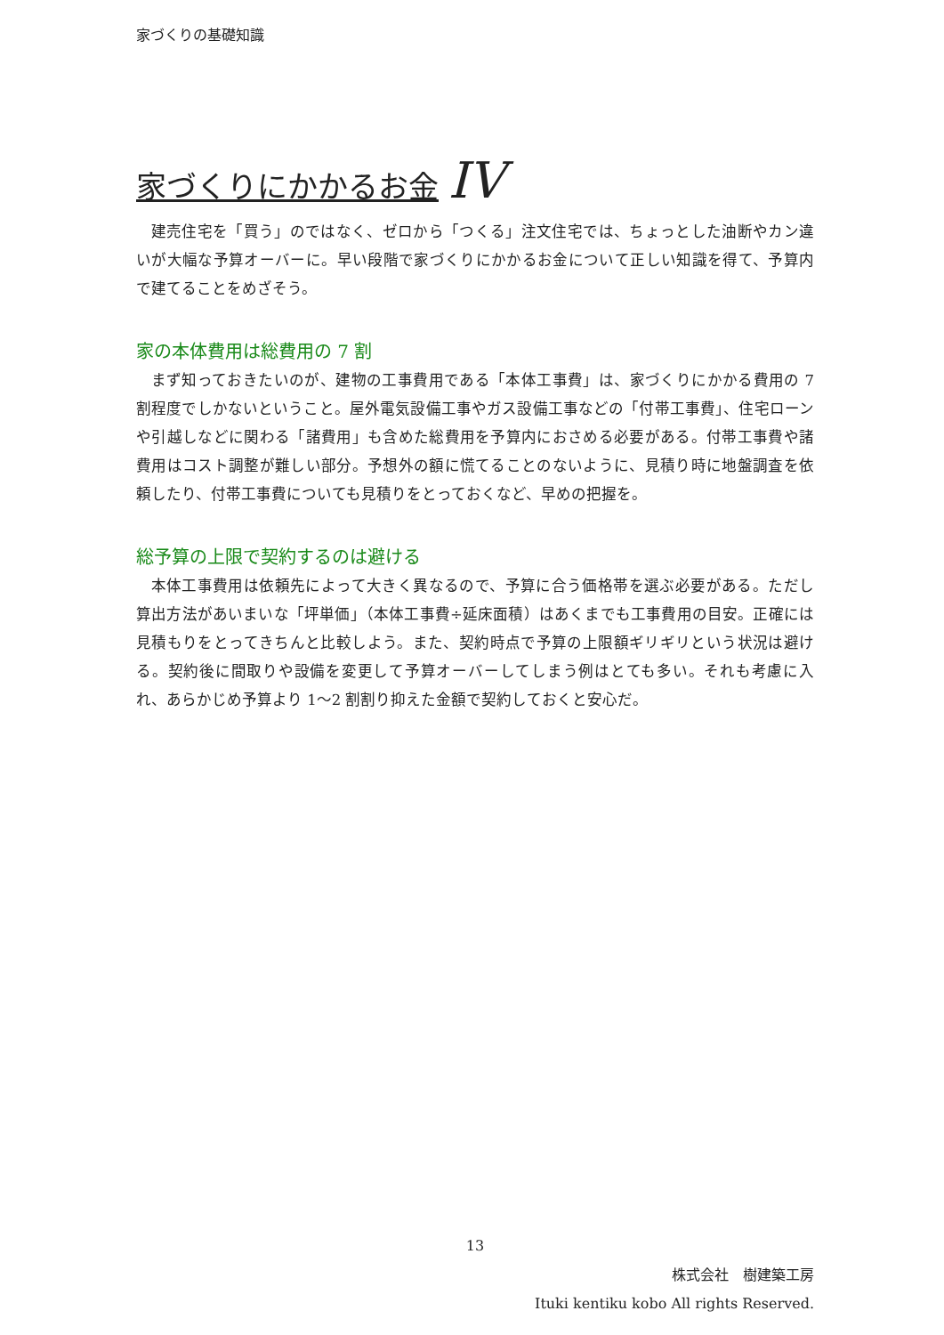家づくりの基礎知識
家づくりにかかるお金 IV
建売住宅を「買う」のではなく、ゼロから「つくる」注文住宅では、ちょっとした油断やカン違いが大幅な予算オーバーに。早い段階で家づくりにかかるお金について正しい知識を得て、予算内で建てることをめざそう。
家の本体費用は総費用の 7 割
まず知っておきたいのが、建物の工事費用である「本体工事費」は、家づくりにかかる費用の 7 割程度でしかないということ。屋外電気設備工事やガス設備工事などの「付帯工事費」、住宅ローンや引越しなどに関わる「諸費用」も含めた総費用を予算内におさめる必要がある。付帯工事費や諸費用はコスト調整が難しい部分。予想外の額に慌てることのないように、見積り時に地盤調査を依頼したり、付帯工事費についても見積りをとっておくなど、早めの把握を。
総予算の上限で契約するのは避ける
本体工事費用は依頼先によって大きく異なるので、予算に合う価格帯を選ぶ必要がある。ただし算出方法があいまいな「坪単価」（本体工事費÷延床面積）はあくまでも工事費用の目安。正確には見積もりをとってきちんと比較しよう。また、契約時点で予算の上限額ギリギリという状況は避ける。契約後に間取りや設備を変更して予算オーバーしてしまう例はとても多い。それも考慮に入れ、あらかじめ予算より 1～2 割割り抑えた金額で契約しておくと安心だ。
13
株式会社　樹建築工房
Ituki kentiku kobo All rights Reserved.